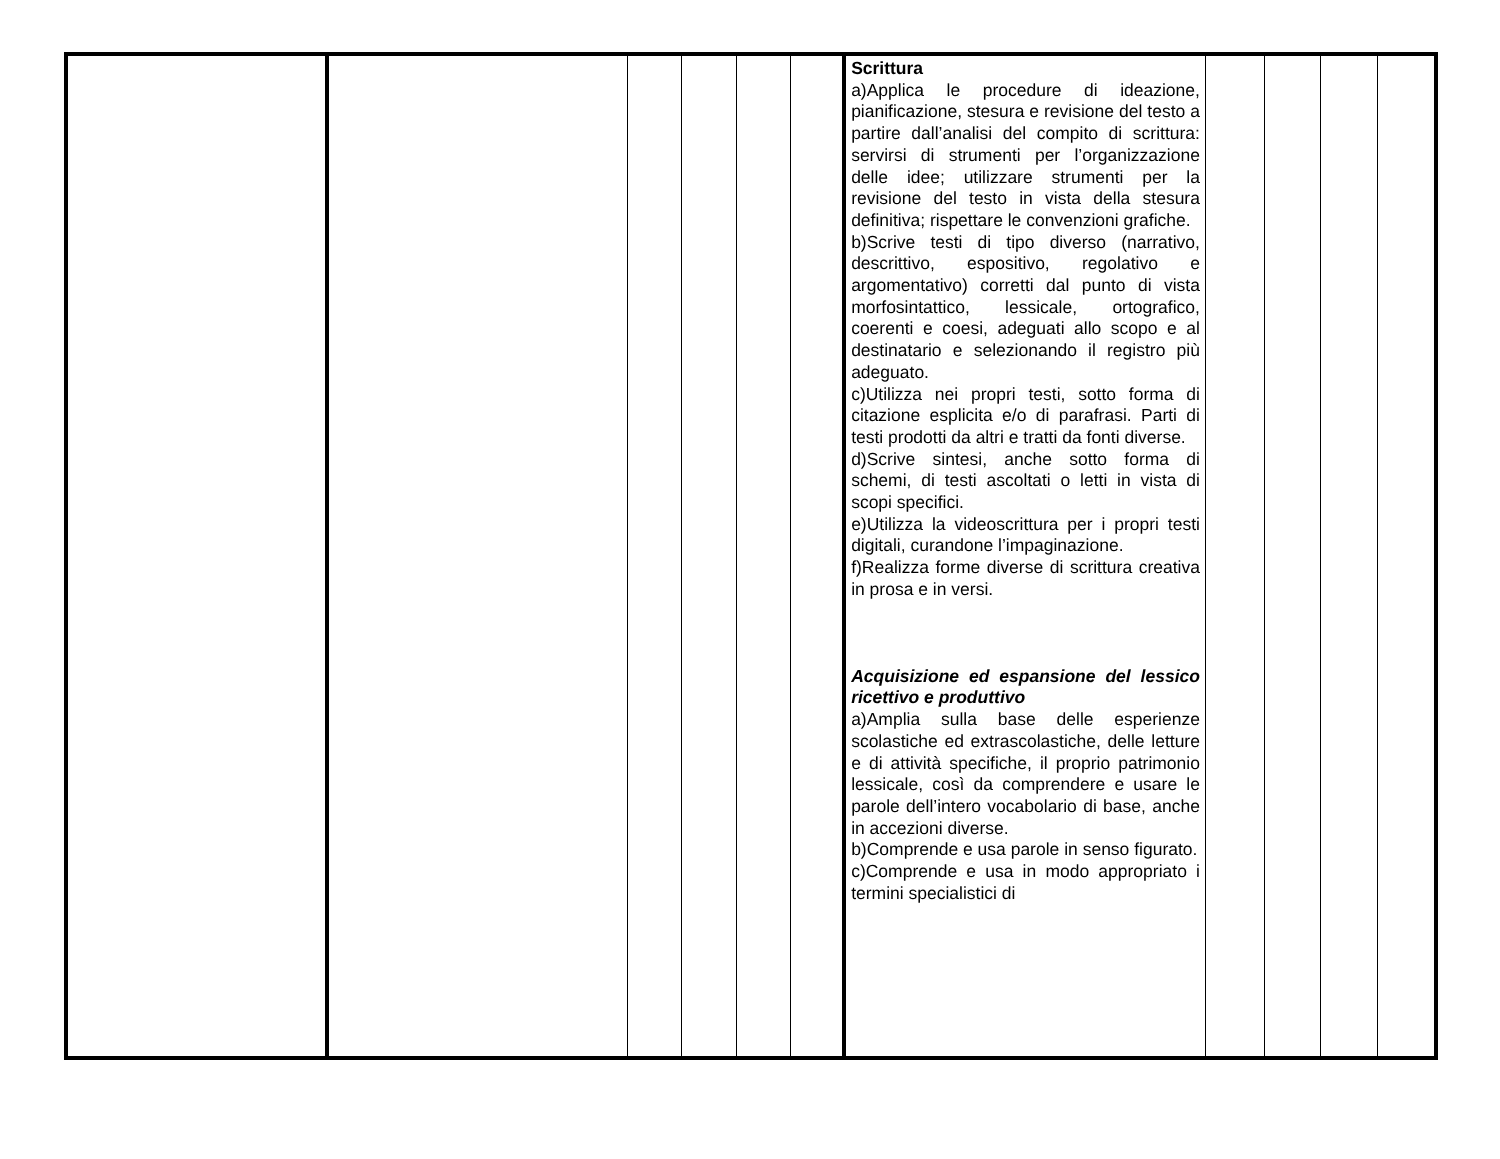| | | | | | | Scrittura a)Applica le procedure di ideazione, pianificazione, stesura e revisione del testo a partire dall’analisi del compito di scrittura: servirsi di strumenti per l’organizzazione delle idee; utilizzare strumenti per la revisione del testo in vista della stesura definitiva; rispettare le convenzioni grafiche. b)Scrive testi di tipo diverso (narrativo, descrittivo, espositivo, regolativo e argomentativo) corretti dal punto di vista morfosintattico, lessicale, ortografico, coerenti e coesi, adeguati allo scopo e al destinatario e selezionando il registro più adeguato. c)Utilizza nei propri testi, sotto forma di citazione esplicita e/o di parafrasi. Parti di testi prodotti da altri e tratti da fonti diverse. d)Scrive sintesi, anche sotto forma di schemi, di testi ascoltati o letti in vista di scopi specifici. e)Utilizza la videoscrittura per i propri testi digitali, curandone l’impaginazione. f)Realizza forme diverse di scrittura creativa in prosa e in versi. Acquisizione ed espansione del lessico ricettivo e produttivo a)Amplia sulla base delle esperienze scolastiche ed extrascolastiche, delle letture e di attività specifiche, il proprio patrimonio lessicale, così da comprendere e usare le parole dell’intero vocabolario di base, anche in accezioni diverse. b)Comprende e usa parole in senso figurato. c)Comprende e usa in modo appropriato i termini specialistici di | | | | |